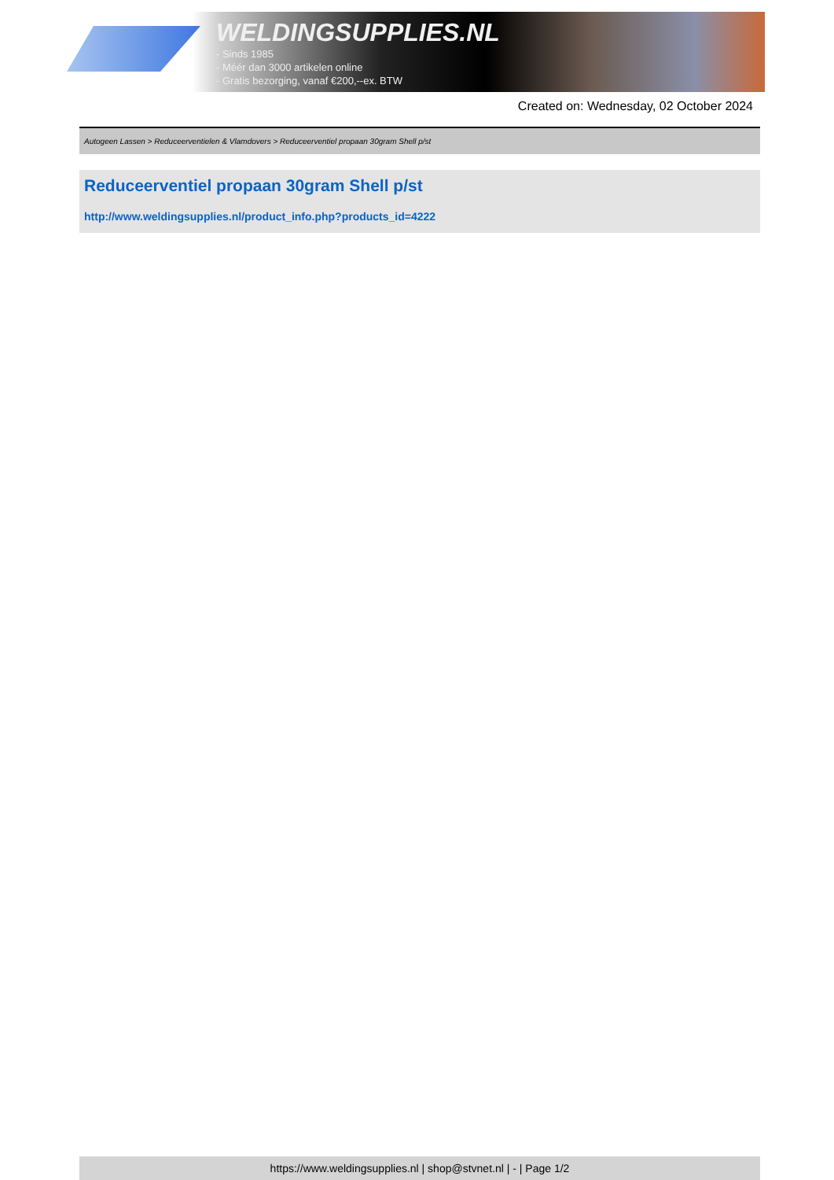WELDINGSUPPLIES.NL
- Sinds 1985
- Méér dan 3000 artikelen online
- Gratis bezorging, vanaf €200,--ex. BTW
Created on: Wednesday, 02 October 2024
Autogeen Lassen > Reduceerventielen & Vlamdovers > Reduceerventiel propaan 30gram Shell p/st
Reduceerventiel propaan 30gram Shell p/st
http://www.weldingsupplies.nl/product_info.php?products_id=4222
https://www.weldingsupplies.nl | shop@stvnet.nl | - | Page 1/2